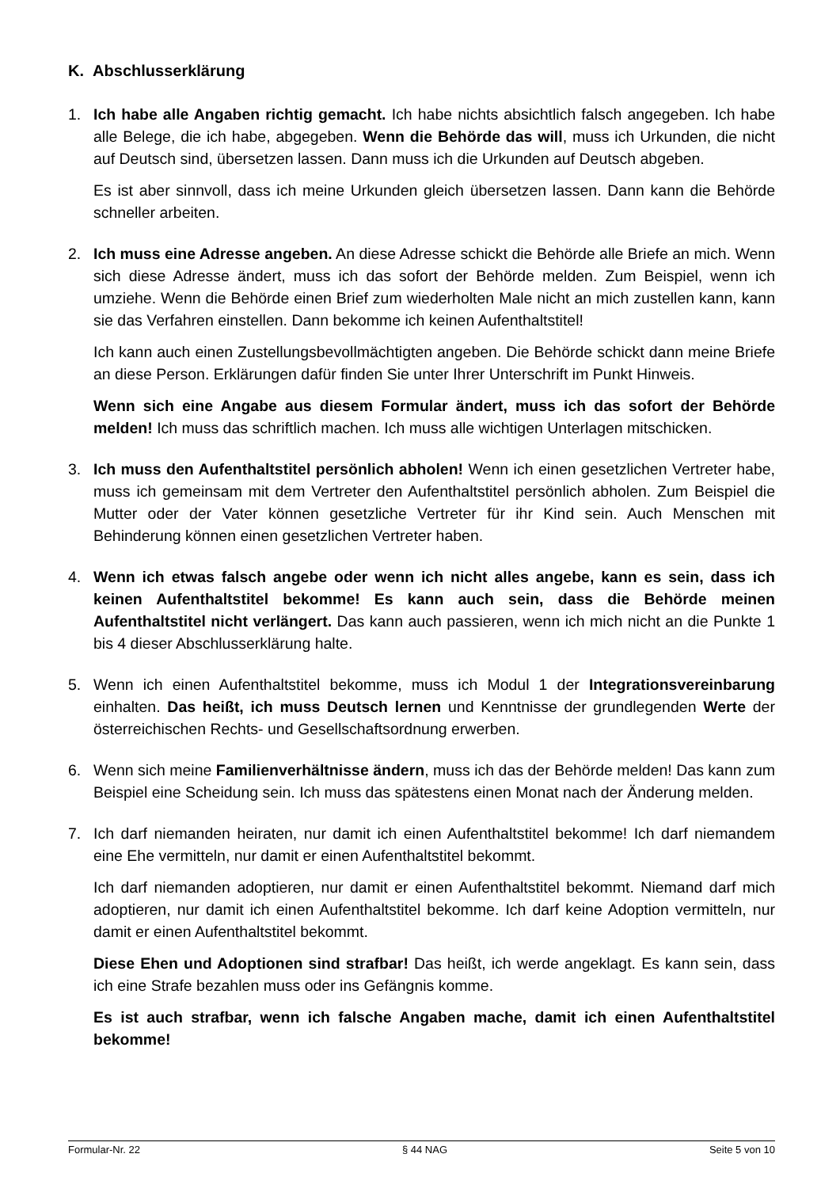K. Abschlusserklärung
1. Ich habe alle Angaben richtig gemacht. Ich habe nichts absichtlich falsch angegeben. Ich habe alle Belege, die ich habe, abgegeben. Wenn die Behörde das will, muss ich Urkunden, die nicht auf Deutsch sind, übersetzen lassen. Dann muss ich die Urkunden auf Deutsch abgeben.
Es ist aber sinnvoll, dass ich meine Urkunden gleich übersetzen lassen. Dann kann die Behörde schneller arbeiten.
2. Ich muss eine Adresse angeben. An diese Adresse schickt die Behörde alle Briefe an mich. Wenn sich diese Adresse ändert, muss ich das sofort der Behörde melden. Zum Beispiel, wenn ich umziehe. Wenn die Behörde einen Brief zum wiederholten Male nicht an mich zustellen kann, kann sie das Verfahren einstellen. Dann bekomme ich keinen Aufenthaltstitel!
Ich kann auch einen Zustellungsbevollmächtigten angeben. Die Behörde schickt dann meine Briefe an diese Person. Erklärungen dafür finden Sie unter Ihrer Unterschrift im Punkt Hinweis.
Wenn sich eine Angabe aus diesem Formular ändert, muss ich das sofort der Behörde melden! Ich muss das schriftlich machen. Ich muss alle wichtigen Unterlagen mitschicken.
3. Ich muss den Aufenthaltstitel persönlich abholen! Wenn ich einen gesetzlichen Vertreter habe, muss ich gemeinsam mit dem Vertreter den Aufenthaltstitel persönlich abholen. Zum Beispiel die Mutter oder der Vater können gesetzliche Vertreter für ihr Kind sein. Auch Menschen mit Behinderung können einen gesetzlichen Vertreter haben.
4. Wenn ich etwas falsch angebe oder wenn ich nicht alles angebe, kann es sein, dass ich keinen Aufenthaltstitel bekomme! Es kann auch sein, dass die Behörde meinen Aufenthaltstitel nicht verlängert. Das kann auch passieren, wenn ich mich nicht an die Punkte 1 bis 4 dieser Abschlusserklärung halte.
5. Wenn ich einen Aufenthaltstitel bekomme, muss ich Modul 1 der Integrationsvereinbarung einhalten. Das heißt, ich muss Deutsch lernen und Kenntnisse der grundlegenden Werte der österreichischen Rechts- und Gesellschaftsordnung erwerben.
6. Wenn sich meine Familienverhältnisse ändern, muss ich das der Behörde melden! Das kann zum Beispiel eine Scheidung sein. Ich muss das spätestens einen Monat nach der Änderung melden.
7. Ich darf niemanden heiraten, nur damit ich einen Aufenthaltstitel bekomme! Ich darf niemandem eine Ehe vermitteln, nur damit er einen Aufenthaltstitel bekommt.
Ich darf niemanden adoptieren, nur damit er einen Aufenthaltstitel bekommt. Niemand darf mich adoptieren, nur damit ich einen Aufenthaltstitel bekomme. Ich darf keine Adoption vermitteln, nur damit er einen Aufenthaltstitel bekommt.
Diese Ehen und Adoptionen sind strafbar! Das heißt, ich werde angeklagt. Es kann sein, dass ich eine Strafe bezahlen muss oder ins Gefängnis komme.
Es ist auch strafbar, wenn ich falsche Angaben mache, damit ich einen Aufenthaltstitel bekomme!
Formular-Nr. 22 § 44 NAG Seite 5 von 10